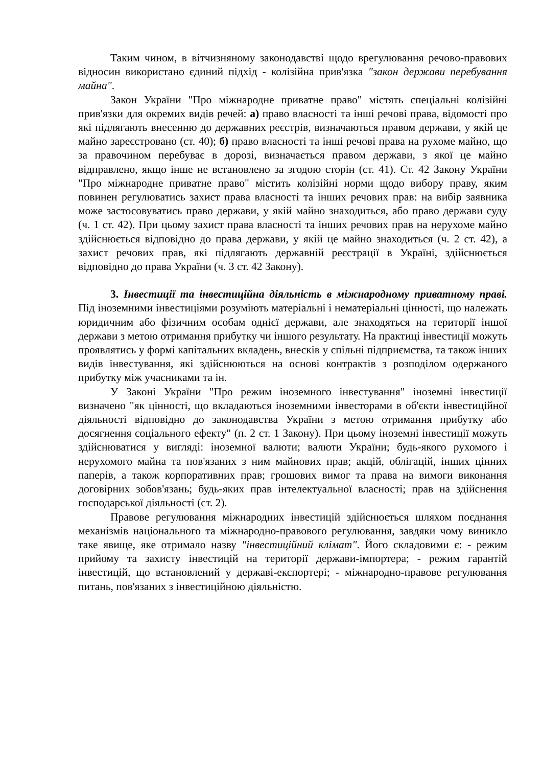Таким чином, в вітчизняному законодавстві щодо врегулювання речово-правових відносин використано єдиний підхід - колізійна прив'язка "закон держави перебування майна".
Закон України "Про міжнародне приватне право" містять спеціальні колізійні прив'язки для окремих видів речей: а) право власності та інші речові права, відомості про які підлягають внесенню до державних реєстрів, визначаються правом держави, у якій це майно зареєстровано (ст. 40); б) право власності та інші речові права на рухоме майно, що за правочином перебуває в дорозі, визначається правом держави, з якої це майно відправлено, якщо інше не встановлено за згодою сторін (ст. 41). Ст. 42 Закону України "Про міжнародне приватне право" містить колізійні норми щодо вибору праву, яким повинен регулюватись захист права власності та інших речових прав: на вибір заявника може застосовуватись право держави, у якій майно знаходиться, або право держави суду (ч. 1 ст. 42). При цьому захист права власності та інших речових прав на нерухоме майно здійснюється відповідно до права держави, у якій це майно знаходиться (ч. 2 ст. 42), а захист речових прав, які підлягають державній реєстрації в Україні, здійснюється відповідно до права України (ч. 3 ст. 42 Закону).
3. Інвестиції та інвестиційна діяльність в міжнародному приватному праві. Під іноземними інвестиціями розуміють матеріальні і нематеріальні цінності, що належать юридичним або фізичним особам однієї держави, але знаходяться на території іншої держави з метою отримання прибутку чи іншого результату. На практиці інвестиції можуть проявлятись у формі капітальних вкладень, внесків у спільні підприємства, та також інших видів інвестування, які здійснюються на основі контрактів з розподілом одержаного прибутку між учасниками та ін.
У Законі України "Про режим іноземного інвестування" іноземні інвестиції визначено "як цінності, що вкладаються іноземними інвесторами в об'єкти інвестиційної діяльності відповідно до законодавства України з метою отримання прибутку або досягнення соціального ефекту" (п. 2 ст. 1 Закону). При цьому іноземні інвестиції можуть здійснюватися у вигляді: іноземної валюти; валюти України; будь-якого рухомого і нерухомого майна та пов'язаних з ним майнових прав; акцій, облігацій, інших цінних паперів, а також корпоративних прав; грошових вимог та права на вимоги виконання договірних зобов'язань; будь-яких прав інтелектуальної власності; прав на здійснення господарської діяльності (ст. 2).
Правове регулювання міжнародних інвестицій здійснюється шляхом поєднання механізмів національного та міжнародно-правового регулювання, завдяки чому виникло таке явище, яке отримало назву "інвестиційний клімат". Його складовими є: - режим прийому та захисту інвестицій на території держави-імпортера; - режим гарантій інвестицій, що встановлений у державі-експортері; - міжнародно-правове регулювання питань, пов'язаних з інвестиційною діяльністю.